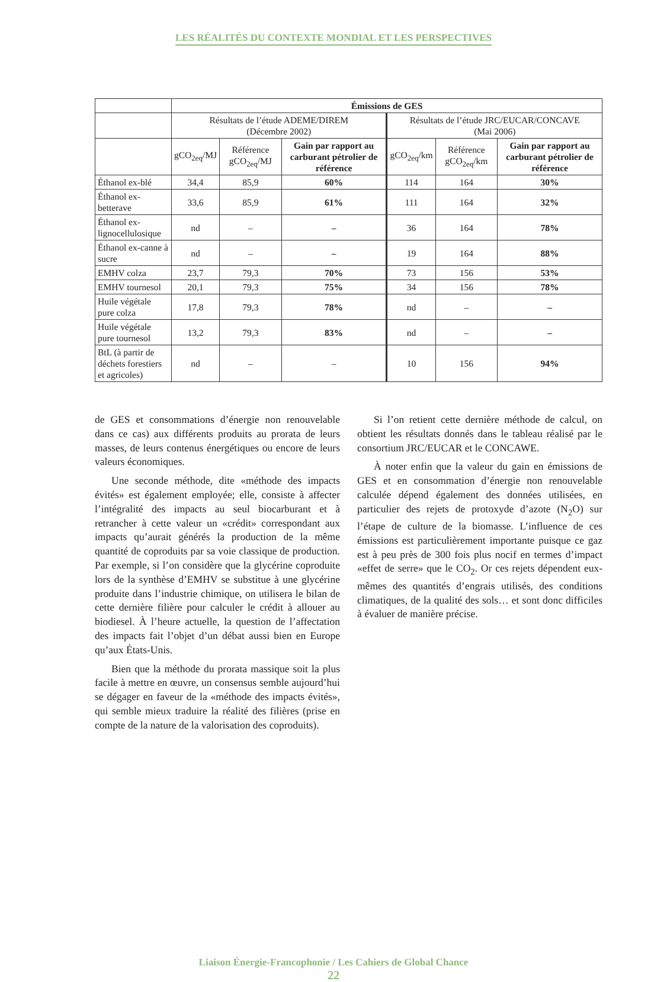LES RÉALITÉS DU CONTEXTE MONDIAL ET LES PERSPECTIVES
| | Émissions de GES | | | | | |
| --- | --- | --- | --- | --- | --- | --- |
| | Résultats de l’étude ADEME/DIREM (Décembre 2002) | | | Résultats de l’étude JRC/EUCAR/CONCAVE (Mai 2006) | | |
| | gCO<sub>2eq</sub>/MJ | Référence gCO<sub>2eq</sub>/MJ | Gain par rapport au carburant pétrolier de référence | gCO<sub>2eq</sub>/km | Référence gCO<sub>2eq</sub>/km | Gain par rapport au carburant pétrolier de référence |
| Éthanol ex-blé | 34,4 | 85,9 | 60% | 114 | 164 | 30% |
| Éthanol ex-betterave | 33,6 | 85,9 | 61% | 111 | 164 | 32% |
| Éthanol ex-lignocellulosique | nd | – | – | 36 | 164 | 78% |
| Éthanol ex-canne à sucre | nd | – | – | 19 | 164 | 88% |
| EMHV colza | 23,7 | 79,3 | 70% | 73 | 156 | 53% |
| EMHV tournesol | 20,1 | 79,3 | 75% | 34 | 156 | 78% |
| Huile végétale pure colza | 17,8 | 79,3 | 78% | nd | – | – |
| Huile végétale pure tournesol | 13,2 | 79,3 | 83% | nd | – | – |
| BtL (à partir de déchets forestiers et agricoles) | nd | – | – | 10 | 156 | 94% |
de GES et consommations d’énergie non renouvelable dans ce cas) aux différents produits au prorata de leurs masses, de leurs contenus énergétiques ou encore de leurs valeurs économiques.
Une seconde méthode, dite «méthode des impacts évités» est également employée; elle, consiste à affecter l’intégralité des impacts au seul biocarburant et à retrancher à cette valeur un «crédit» correspondant aux impacts qu’aurait générés la production de la même quantité de coproduits par sa voie classique de production. Par exemple, si l’on considère que la glycérine coproduite lors de la synthèse d’EMHV se substitue à une glycérine produite dans l’industrie chimique, on utilisera le bilan de cette dernière filière pour calculer le crédit à allouer au biodiesel. À l’heure actuelle, la question de l’affectation des impacts fait l’objet d’un débat aussi bien en Europe qu’aux États-Unis.
Bien que la méthode du prorata massique soit la plus facile à mettre en œuvre, un consensus semble aujourd’hui se dégager en faveur de la «méthode des impacts évités», qui semble mieux traduire la réalité des filières (prise en compte de la nature de la valorisation des coproduits).
Si l’on retient cette dernière méthode de calcul, on obtient les résultats donnés dans le tableau réalisé par le consortium JRC/EUCAR et le CONCAWE.
À noter enfin que la valeur du gain en émissions de GES et en consommation d’énergie non renouvelable calculée dépend également des données utilisées, en particulier des rejets de protoxyde d’azote (N<sub>2</sub>O) sur l’étape de culture de la biomasse. L’influence de ces émissions est particulièrement importante puisque ce gaz est à peu près de 300 fois plus nocif en termes d’impact «effet de serre» que le CO<sub>2</sub>. Or ces rejets dépendent eux-mêmes des quantités d’engrais utilisés, des conditions climatiques, de la qualité des sols… et sont donc difficiles à évaluer de manière précise.
Liaison Énergie-Francophonie / Les Cahiers de Global Chance
22